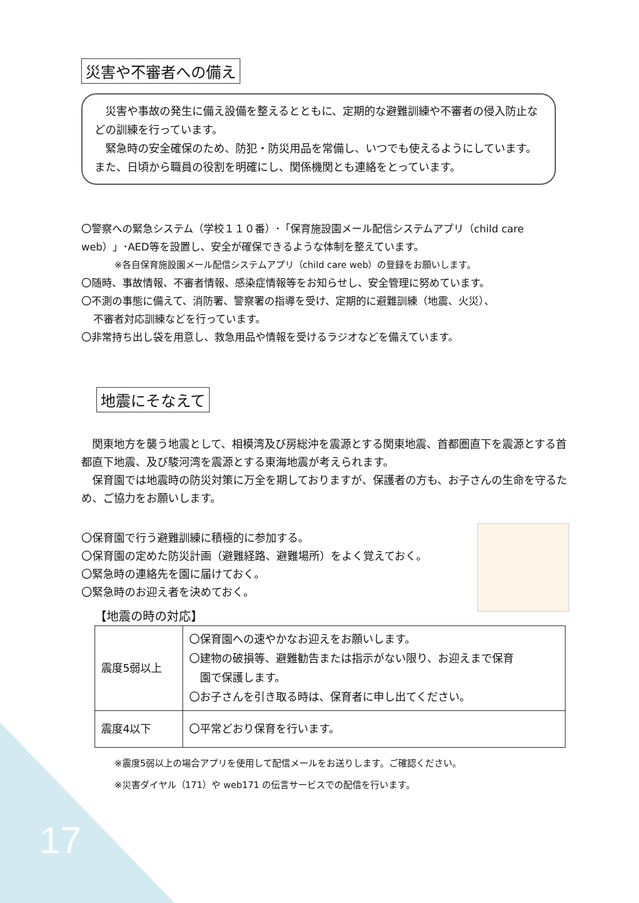災害や不審者への備え
　災害や事故の発生に備え設備を整えるとともに、定期的な避難訓練や不審者の侵入防止などの訓練を行っています。
　緊急時の安全確保のため、防犯・防災用品を常備し、いつでも使えるようにしています。また、日頃から職員の役割を明確にし、関係機関とも連絡をとっています。
〇警察への緊急システム（学校１１０番）･「保育施設園メール配信システムアプリ（child care web）」･AED等を設置し、安全が確保できるような体制を整えています。
※各自保育施設園メール配信システムアプリ（child care web）の登録をお願いします。
〇随時、事故情報、不審者情報、感染症情報等をお知らせし、安全管理に努めています。
〇不測の事態に備えて、消防署、警察署の指導を受け、定期的に避難訓練（地震、火災）、
不審者対応訓練などを行っています。
〇非常持ち出し袋を用意し、救急用品や情報を受けるラジオなどを備えています。
地震にそなえて
　関東地方を襲う地震として、相模湾及び房総沖を震源とする関東地震、首都圏直下を震源とする首都直下地震、及び駿河湾を震源とする東海地震が考えられます。
　保育園では地震時の防災対策に万全を期しておりますが、保護者の方も、お子さんの生命を守るため、ご協力をお願いします。
〇保育園で行う避難訓練に積極的に参加する。
〇保育園の定めた防災計画（避難経路、避難場所）をよく覚えておく。
〇緊急時の連絡先を園に届けておく。
〇緊急時のお迎え者を決めておく。
【地震の時の対応】
| 震度5弱以上 | 〇保育園への速やかなお迎えをお願いします。 〇建物の破損等、避難勧告または指示がない限り、お迎えまで保育 園で保護します。 〇お子さんを引き取る時は、保育者に申し出てください。 |
| 震度4以下 | 〇平常どおり保育を行います。 |
※震度5弱以上の場合アプリを使用して配信メールをお送りします。ご確認ください。
※災害ダイヤル（171）や web171 の伝言サービスでの配信を行います。
17